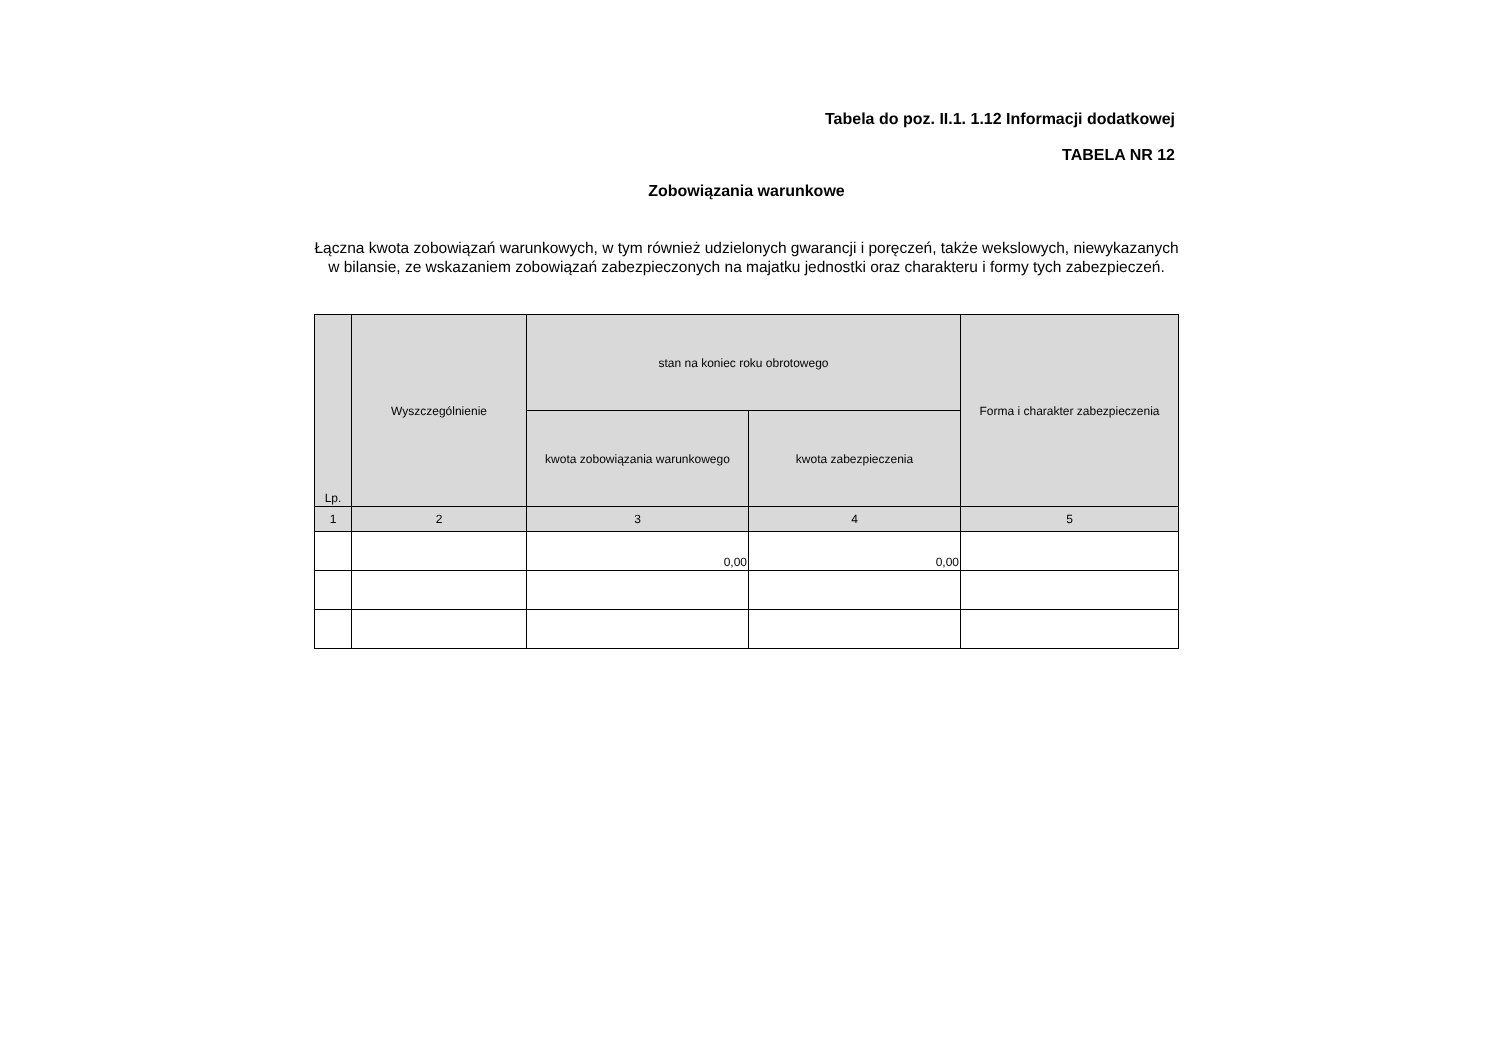Tabela do poz. II.1. 1.12 Informacji dodatkowej
TABELA NR 12
Zobowiązania warunkowe
Łączna kwota zobowiązań warunkowych, w tym również udzielonych gwarancji i poręczeń, także wekslowych, niewykazanych w bilansie, ze wskazaniem zobowiązań zabezpieczonych na majatku jednostki oraz charakteru i formy tych zabezpieczeń.
| Lp. | Wyszczególnienie | stan na koniec roku obrotowego | | Forma i charakter zabezpieczenia |
| --- | --- | --- | --- | --- |
| | | kwota zobowiązania warunkowego | kwota zabezpieczenia | |
| 1 | 2 | 3 | 4 | 5 |
| | | 0,00 | 0,00 | |